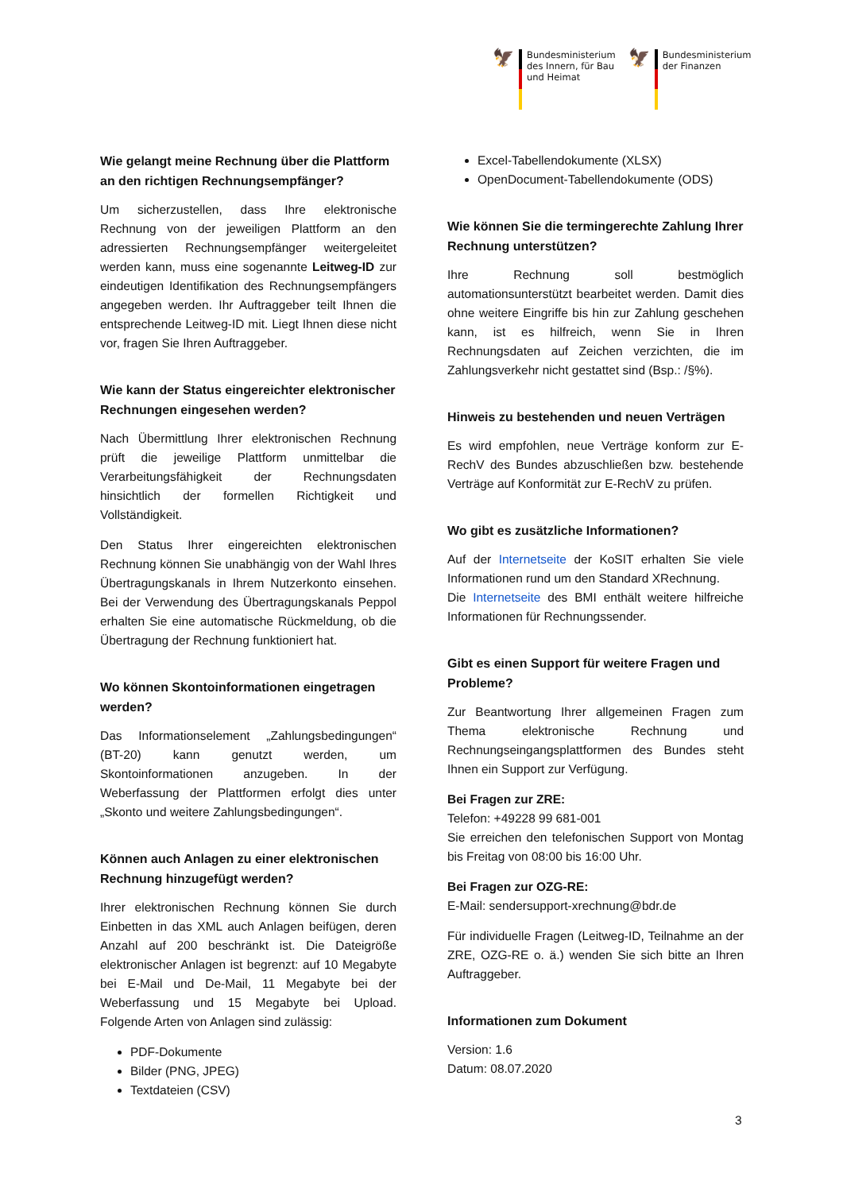🦅
Bundesministerium
des Innern, für Bau
und Heimat
🦅
Bundesministerium
der Finanzen
Wie gelangt meine Rechnung über die Plattform an den richtigen Rechnungsempfänger?
Um sicherzustellen, dass Ihre elektronische Rechnung von der jeweiligen Plattform an den adressierten Rechnungsempfänger weitergeleitet werden kann, muss eine sogenannte Leitweg-ID zur eindeutigen Identifikation des Rechnungsempfängers angegeben werden. Ihr Auftraggeber teilt Ihnen die entsprechende Leitweg-ID mit. Liegt Ihnen diese nicht vor, fragen Sie Ihren Auftraggeber.
Wie kann der Status eingereichter elektronischer Rechnungen eingesehen werden?
Nach Übermittlung Ihrer elektronischen Rechnung prüft die jeweilige Plattform unmittelbar die Verarbeitungsfähigkeit der Rechnungsdaten hinsichtlich der formellen Richtigkeit und Vollständigkeit.
Den Status Ihrer eingereichten elektronischen Rechnung können Sie unabhängig von der Wahl Ihres Übertragungskanals in Ihrem Nutzerkonto einsehen. Bei der Verwendung des Übertragungskanals Peppol erhalten Sie eine automatische Rückmeldung, ob die Übertragung der Rechnung funktioniert hat.
Wo können Skontoinformationen eingetragen werden?
Das Informationselement „Zahlungsbedingungen“ (BT-20) kann genutzt werden, um Skontoinformationen anzugeben. In der Weberfassung der Plattformen erfolgt dies unter „Skonto und weitere Zahlungsbedingungen“.
Können auch Anlagen zu einer elektronischen Rechnung hinzugefügt werden?
Ihrer elektronischen Rechnung können Sie durch Einbetten in das XML auch Anlagen beifügen, deren Anzahl auf 200 beschränkt ist. Die Dateigröße elektronischer Anlagen ist begrenzt: auf 10 Megabyte bei E-Mail und De-Mail, 11 Megabyte bei der Weberfassung und 15 Megabyte bei Upload. Folgende Arten von Anlagen sind zulässig:
PDF-Dokumente
Bilder (PNG, JPEG)
Textdateien (CSV)
Excel-Tabellendokumente (XLSX)
OpenDocument-Tabellendokumente (ODS)
Wie können Sie die termingerechte Zahlung Ihrer Rechnung unterstützen?
Ihre Rechnung soll bestmöglich automationsunterstützt bearbeitet werden. Damit dies ohne weitere Eingriffe bis hin zur Zahlung geschehen kann, ist es hilfreich, wenn Sie in Ihren Rechnungsdaten auf Zeichen verzichten, die im Zahlungsverkehr nicht gestattet sind (Bsp.: /§%).
Hinweis zu bestehenden und neuen Verträgen
Es wird empfohlen, neue Verträge konform zur E-RechV des Bundes abzuschließen bzw. bestehende Verträge auf Konformität zur E-RechV zu prüfen.
Wo gibt es zusätzliche Informationen?
Auf der Internetseite der KoSIT erhalten Sie viele Informationen rund um den Standard XRechnung.
Die Internetseite des BMI enthält weitere hilfreiche Informationen für Rechnungssender.
Gibt es einen Support für weitere Fragen und Probleme?
Zur Beantwortung Ihrer allgemeinen Fragen zum Thema elektronische Rechnung und Rechnungseingangsplattformen des Bundes steht Ihnen ein Support zur Verfügung.
Bei Fragen zur ZRE:
Telefon: +49228 99 681-001
Sie erreichen den telefonischen Support von Montag bis Freitag von 08:00 bis 16:00 Uhr.
Bei Fragen zur OZG-RE:
E-Mail: sendersupport-xrechnung@bdr.de
Für individuelle Fragen (Leitweg-ID, Teilnahme an der ZRE, OZG-RE o. ä.) wenden Sie sich bitte an Ihren Auftraggeber.
Informationen zum Dokument
Version: 1.6
Datum: 08.07.2020
3